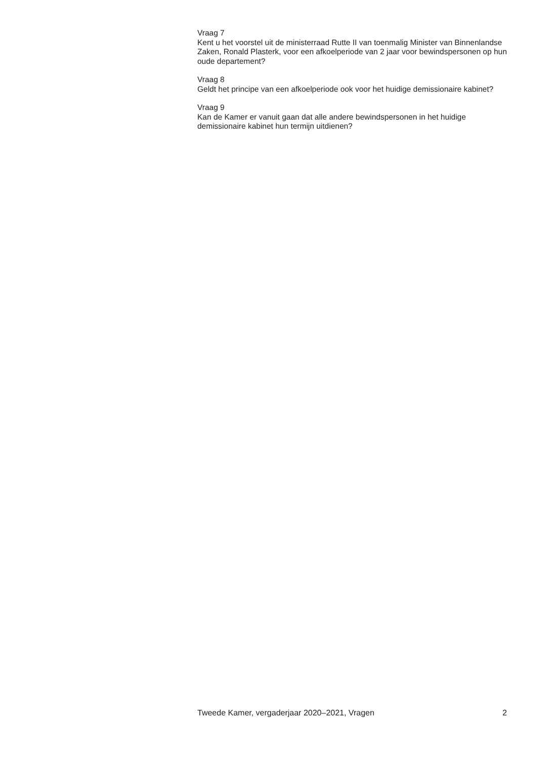Vraag 7
Kent u het voorstel uit de ministerraad Rutte II van toenmalig Minister van Binnenlandse Zaken, Ronald Plasterk, voor een afkoelperiode van 2 jaar voor bewindspersonen op hun oude departement?
Vraag 8
Geldt het principe van een afkoelperiode ook voor het huidige demissionaire kabinet?
Vraag 9
Kan de Kamer er vanuit gaan dat alle andere bewindspersonen in het huidige demissionaire kabinet hun termijn uitdienen?
Tweede Kamer, vergaderjaar 2020–2021, Vragen 2